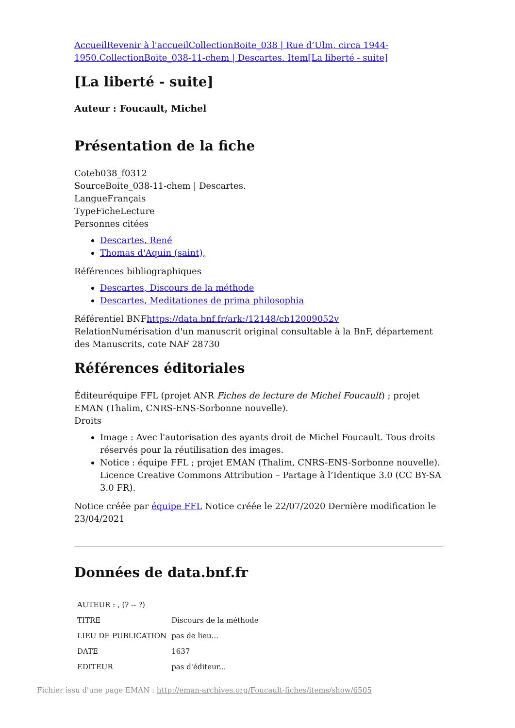AccueilRevenir à l'accueilCollectionBoite_038 | Rue d’Ulm, circa 1944-1950.CollectionBoite_038-11-chem | Descartes. Item[La liberté - suite]
[La liberté - suite]
Auteur : Foucault, Michel
Présentation de la fiche
Coteb038_f0312
SourceBoite_038-11-chem | Descartes.
LangueFrançais
TypeFicheLecture
Personnes citées
Descartes, René
Thomas d'Aquin (saint),
Références bibliographiques
Descartes, Discours de la méthode
Descartes, Meditationes de prima philosophia
Référentiel BNFhttps://data.bnf.fr/ark:/12148/cb12009052v
RelationNumérisation d'un manuscrit original consultable à la BnF, département des Manuscrits, cote NAF 28730
Références éditoriales
Éditeuréquipe FFL (projet ANR Fiches de lecture de Michel Foucault) ; projet EMAN (Thalim, CNRS-ENS-Sorbonne nouvelle).
Droits
Image : Avec l'autorisation des ayants droit de Michel Foucault. Tous droits réservés pour la réutilisation des images.
Notice : équipe FFL ; projet EMAN (Thalim, CNRS-ENS-Sorbonne nouvelle). Licence Creative Commons Attribution – Partage à l’Identique 3.0 (CC BY-SA 3.0 FR).
Notice créée par équipe FFL Notice créée le 22/07/2020 Dernière modification le 23/04/2021
Données de data.bnf.fr
| AUTEUR : , (? -- ?) | |
| TITRE | Discours de la méthode |
| LIEU DE PUBLICATION | pas de lieu... |
| DATE | 1637 |
| EDITEUR | pas d'éditeur... |
Fichier issu d'une page EMAN : http://eman-archives.org/Foucault-fiches/items/show/6505